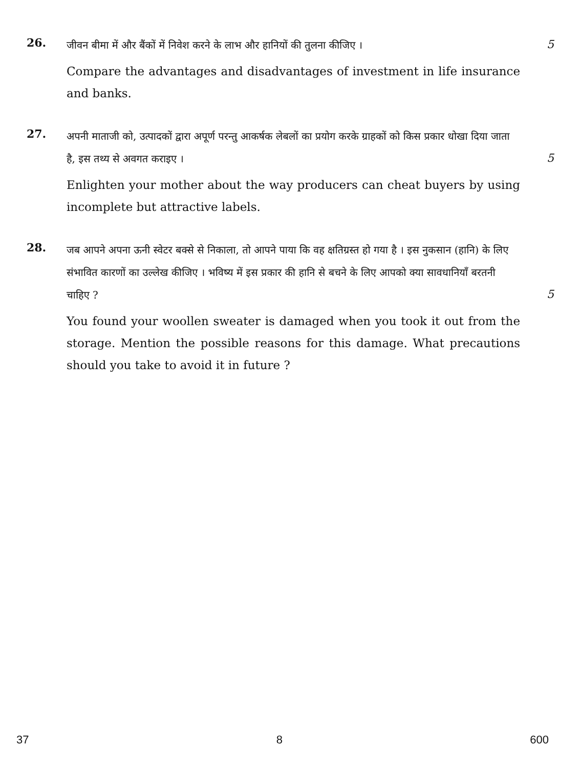26.
जीवन बीमा में और बैंकों में निवेश करने के लाभ और हानियों की तुलना कीजिए ।
Compare the advantages and disadvantages of investment in life insurance and banks.
5
27.
अपनी माताजी को, उत्पादकों द्वारा अपूर्ण परन्तु आकर्षक लेबलों का प्रयोग करके ग्राहकों को किस प्रकार धोखा दिया जाता है, इस तथ्य से अवगत कराइए ।
Enlighten your mother about the way producers can cheat buyers by using incomplete but attractive labels.
5
28.
जब आपने अपना ऊनी स्वेटर बक्से से निकाला, तो आपने पाया कि वह क्षतिग्रस्त हो गया है । इस नुकसान (हानि) के लिए संभावित कारणों का उल्लेख कीजिए । भविष्य में इस प्रकार की हानि से बचने के लिए आपको क्या सावधानियाँ बरतनी चाहिए ?
You found your woollen sweater is damaged when you took it out from the storage. Mention the possible reasons for this damage. What precautions should you take to avoid it in future ?
5
37 8 600